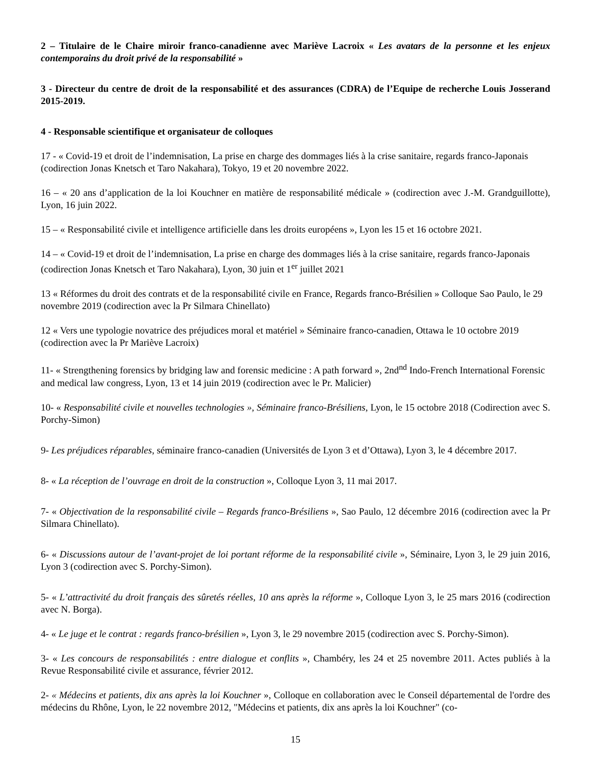2 – Titulaire de le Chaire miroir franco-canadienne avec Mariève Lacroix « Les avatars de la personne et les enjeux contemporains du droit privé de la responsabilité »
3 - Directeur du centre de droit de la responsabilité et des assurances (CDRA) de l’Equipe de recherche Louis Josserand 2015-2019.
4 - Responsable scientifique et organisateur de colloques
17 - « Covid-19 et droit de l’indemnisation, La prise en charge des dommages liés à la crise sanitaire, regards franco-Japonais (codirection Jonas Knetsch et Taro Nakahara), Tokyo, 19 et 20 novembre 2022.
16 – « 20 ans d’application de la loi Kouchner en matière de responsabilité médicale » (codirection avec J.-M. Grandguillotte), Lyon, 16 juin 2022.
15 – « Responsabilité civile et intelligence artificielle dans les droits européens », Lyon les 15 et 16 octobre 2021.
14 – « Covid-19 et droit de l’indemnisation, La prise en charge des dommages liés à la crise sanitaire, regards franco-Japonais (codirection Jonas Knetsch et Taro Nakahara), Lyon, 30 juin et 1<sup>er</sup> juillet 2021
13 « Réformes du droit des contrats et de la responsabilité civile en France, Regards franco-Brésilien » Colloque Sao Paulo, le 29 novembre 2019 (codirection avec la Pr Silmara Chinellato)
12 « Vers une typologie novatrice des préjudices moral et matériel » Séminaire franco-canadien, Ottawa le 10 octobre 2019 (codirection avec la Pr Mariève Lacroix)
11- « Strengthening forensics by bridging law and forensic medicine : A path forward », 2nd<sup>nd</sup> Indo-French International Forensic and medical law congress, Lyon, 13 et 14 juin 2019 (codirection avec le Pr. Malicier)
10- « Responsabilité civile et nouvelles technologies », Séminaire franco-Brésiliens, Lyon, le 15 octobre 2018 (Codirection avec S. Porchy-Simon)
9- Les préjudices réparables, séminaire franco-canadien (Universités de Lyon 3 et d’Ottawa), Lyon 3, le 4 décembre 2017.
8- « La réception de l’ouvrage en droit de la construction », Colloque Lyon 3, 11 mai 2017.
7- « Objectivation de la responsabilité civile – Regards franco-Brésiliens », Sao Paulo, 12 décembre 2016 (codirection avec la Pr Silmara Chinellato).
6- « Discussions autour de l’avant-projet de loi portant réforme de la responsabilité civile », Séminaire, Lyon 3, le 29 juin 2016, Lyon 3 (codirection avec S. Porchy-Simon).
5- « L’attractivité du droit français des sûretés réelles, 10 ans après la réforme », Colloque Lyon 3, le 25 mars 2016 (codirection avec N. Borga).
4- « Le juge et le contrat : regards franco-brésilien », Lyon 3, le 29 novembre 2015 (codirection avec S. Porchy-Simon).
3- « Les concours de responsabilités : entre dialogue et conflits », Chambéry, les 24 et 25 novembre 2011. Actes publiés à la Revue Responsabilité civile et assurance, février 2012.
2- « Médecins et patients, dix ans après la loi Kouchner », Colloque en collaboration avec le Conseil départemental de l'ordre des médecins du Rhône, Lyon, le 22 novembre 2012, "Médecins et patients, dix ans après la loi Kouchner" (co-
15